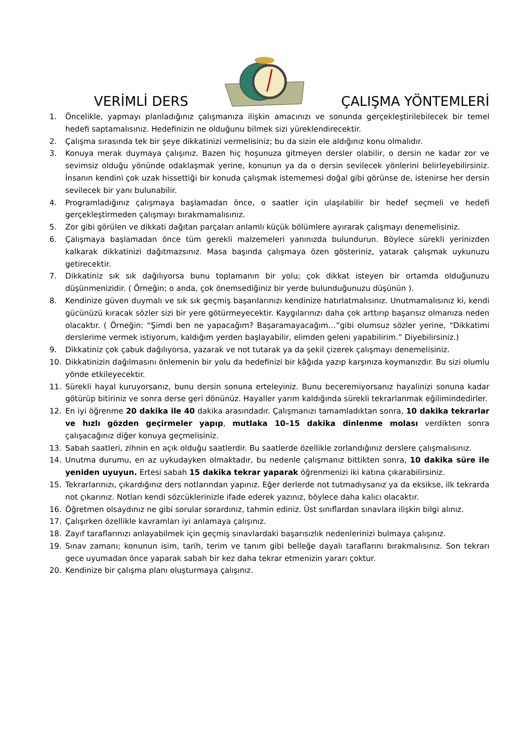VERİMLİ DERS ÇALIŞMA YÖNTEMLERİ
1. Öncelikle, yapmayı planladığınız çalışmanıza ilişkin amacınızı ve sonunda gerçekleştirilebilecek bir temel hedefi saptamalısınız. Hedefinizin ne olduğunu bilmek sizi yüreklendirecektir.
2. Çalışma sırasında tek bir şeye dikkatinizi vermelisiniz; bu da sizin ele aldığınız konu olmalıdır.
3. Konuya merak duymaya çalışınız. Bazen hiç hoşunuza gitmeyen dersler olabilir, o dersin ne kadar zor ve sevimsiz olduğu yönünde odaklaşmak yerine, konunun ya da o dersin sevilecek yönlerini belirleyebilirsiniz. İnsanın kendini çok uzak hissettiği bir konuda çalışmak istememesi doğal gibi görünse de, istenirse her dersin sevilecek bir yanı bulunabilir.
4. Programladığınız çalışmaya başlamadan önce, o saatler için ulaşılabilir bir hedef seçmeli ve hedefi gerçekleştirmeden çalışmayı bırakmamalısınız.
5. Zor gibi görülen ve dikkati dağıtan parçaları anlamlı küçük bölümlere ayırarak çalışmayı denemelisiniz.
6. Çalışmaya başlamadan önce tüm gerekli malzemeleri yanınızda bulundurun. Böylece sürekli yerinizden kalkarak dikkatinizi dağıtmazsınız. Masa başında çalışmaya özen gösteriniz, yatarak çalışmak uykunuzu getirecektir.
7. Dikkatiniz sık sık dağılıyorsa bunu toplamanın bir yolu; çok dikkat isteyen bir ortamda olduğunuzu düşünmenizidir. ( Örneğin; o anda, çok önemsediğiniz bir yerde bulunduğunuzu düşünün ).
8. Kendinize güven duymalı ve sık sık geçmiş başarılarınızı kendinize hatırlatmalısınız. Unutmamalısınız ki, kendi gücünüzü kıracak sözler sizi bir yere götürmeyecektir. Kaygılarınızı daha çok arttırıp başarısız olmanıza neden olacaktır. ( Örneğin: “Şimdi ben ne yapacağım? Başaramayacağım…”gibi olumsuz sözler yerine, “Dikkatimi derslerime vermek istiyorum, kaldığım yerden başlayabilir, elimden geleni yapabilirim.” Diyebilirsiniz.)
9. Dikkatiniz çok çabuk dağılıyorsa, yazarak ve not tutarak ya da şekil çizerek çalışmayı denemelisiniz.
10. Dikkatinizin dağılmasını önlemenin bir yolu da hedefinizi bir kâğıda yazıp karşınıza koymanızdır. Bu sizi olumlu yönde etkileyecektir.
11. Sürekli hayal kuruyorsanız, bunu dersin sonuna erteleyiniz. Bunu beceremiyorsanız hayalinizi sonuna kadar götürüp bitiriniz ve sonra derse geri dönünüz. Hayaller yarım kaldığında sürekli tekrarlanmak eğilimindedirler.
12. En iyi öğrenme 20 dakika ile 40 dakika arasındadır. Çalışmanızı tamamladıktan sonra, 10 dakika tekrarlar ve hızlı gözden geçirmeler yapıp, mutlaka 10–15 dakika dinlenme molası verdikten sonra çalışacağınız diğer konuya geçmelisiniz.
13. Sabah saatleri, zihnin en açık olduğu saatlerdir. Bu saatlerde özellikle zorlandığınız derslere çalışmalısınız.
14. Unutma durumu, en az uykudayken olmaktadır, bu nedenle çalışmanız bittikten sonra, 10 dakika süre ile yeniden uyuyun. Ertesi sabah 15 dakika tekrar yaparak öğrenmenizi iki katına çıkarabilirsiniz.
15. Tekrarlarınızı, çıkardığınız ders notlarından yapınız. Eğer derlerde not tutmadıysanız ya da eksikse, ilk tekrarda not çıkarınız. Notları kendi sözcüklerinizle ifade ederek yazınız, böylece daha kalıcı olacaktır.
16. Öğretmen olsaydınız ne gibi sorular sorardınız, tahmin ediniz. Üst sınıflardan sınavlara ilişkin bilgi alınız.
17. Çalışırken özellikle kavramları iyi anlamaya çalışınız.
18. Zayıf taraflarınızı anlayabilmek için geçmiş sınavlardaki başarısızlık nedenlerinizi bulmaya çalışınız.
19. Sınav zamanı; konunun isim, tarih, terim ve tanım gibi belleğe dayalı taraflarını bırakmalısınız. Son tekrarı gece uyumadan önce yaparak sabah bir kez daha tekrar etmenizin yararı çoktur.
20. Kendinize bir çalışma planı oluşturmaya çalışınız.